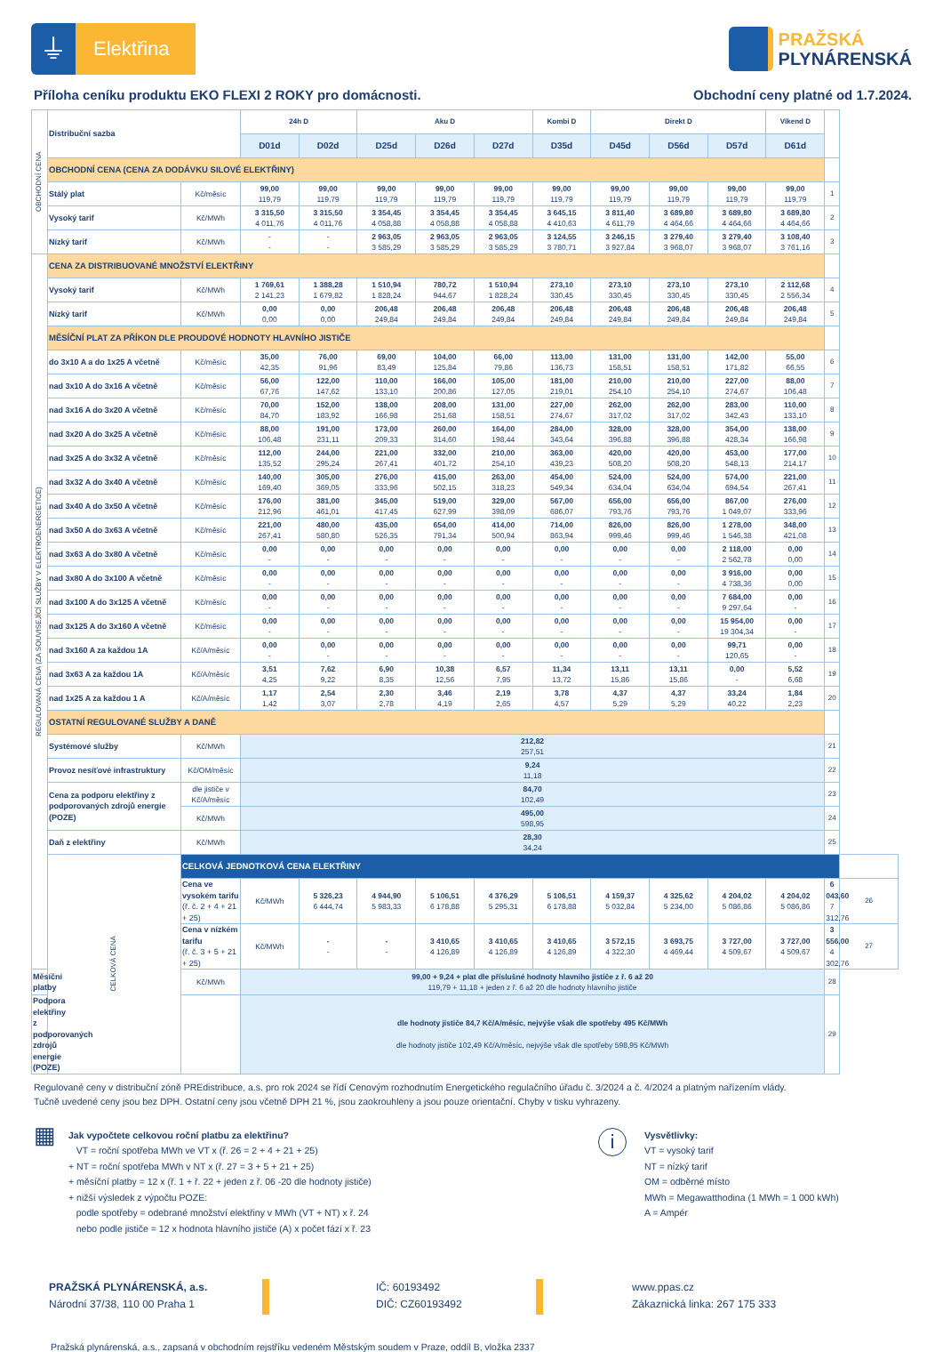⏚
Elektřina
PRAŽSKÁ
PLYNÁRENSKÁ
Příloha ceníku produktu EKO FLEXI 2 ROKY pro domácnosti.
Obchodní ceny platné od 1.7.2024.
| OBCHODNÍ CENA | Distribuční sazba | | 24h D | | Aku D | | | Kombi D | Direkt D | | | Víkend D | | |
| | | | D01d | D02d | D25d | D26d | D27d | D35d | D45d | D56d | D57d | D61d | | |
| | OBCHODNÍ CENA (CENA ZA DODÁVKU SILOVÉ ELEKTŘINY) | | | | | | | | | | | | | |
| | Stálý plat | Kč/měsíc | 99,00 119,79 | 99,00 119,79 | 99,00 119,79 | 99,00 119,79 | 99,00 119,79 | 99,00 119,79 | 99,00 119,79 | 99,00 119,79 | 99,00 119,79 | 99,00 119,79 | 1 | |
| | Vysoký tarif | Kč/MWh | 3 315,50 4 011,76 | 3 315,50 4 011,76 | 3 354,45 4 058,88 | 3 354,45 4 058,88 | 3 354,45 4 058,88 | 3 645,15 4 410,63 | 3 811,40 4 611,79 | 3 689,80 4 464,66 | 3 689,80 4 464,66 | 3 689,80 4 464,66 | 2 | |
| | Nízký tarif | Kč/MWh | - - | - - | 2 963,05 3 585,29 | 2 963,05 3 585,29 | 2 963,05 3 585,29 | 3 124,55 3 780,71 | 3 246,15 3 927,84 | 3 279,40 3 968,07 | 3 279,40 3 968,07 | 3 108,40 3 761,16 | 3 | |
| REGULOVANÁ CENA (ZA SOUVISEJÍCÍ SLUŽBY V ELEKTROENERGETICE) | CENA ZA DISTRIBUOVANÉ MNOŽSTVÍ ELEKTŘINY | | | | | | | | | | | | | |
| | Vysoký tarif | Kč/MWh | 1 769,61 2 141,23 | 1 388,28 1 679,82 | 1 510,94 1 828,24 | 780,72 944,67 | 1 510,94 1 828,24 | 273,10 330,45 | 273,10 330,45 | 273,10 330,45 | 273,10 330,45 | 2 112,68 2 556,34 | 4 | |
| | Nízký tarif | Kč/MWh | 0,00 0,00 | 0,00 0,00 | 206,48 249,84 | 206,48 249,84 | 206,48 249,84 | 206,48 249,84 | 206,48 249,84 | 206,48 249,84 | 206,48 249,84 | 206,48 249,84 | 5 | |
| | MĚSÍČNÍ PLAT ZA PŘÍKON DLE PROUDOVÉ HODNOTY HLAVNÍHO JISTIČE | | | | | | | | | | | | | |
| | do 3x10 A a do 1x25 A včetně | Kč/měsíc | 35,00 42,35 | 76,00 91,96 | 69,00 83,49 | 104,00 125,84 | 66,00 79,86 | 113,00 136,73 | 131,00 158,51 | 131,00 158,51 | 142,00 171,82 | 55,00 66,55 | 6 | |
| | nad 3x10 A do 3x16 A včetně | Kč/měsíc | 56,00 67,76 | 122,00 147,62 | 110,00 133,10 | 166,00 200,86 | 105,00 127,05 | 181,00 219,01 | 210,00 254,10 | 210,00 254,10 | 227,00 274,67 | 88,00 106,48 | 7 | |
| | nad 3x16 A do 3x20 A včetně | Kč/měsíc | 70,00 84,70 | 152,00 183,92 | 138,00 166,98 | 208,00 251,68 | 131,00 158,51 | 227,00 274,67 | 262,00 317,02 | 262,00 317,02 | 283,00 342,43 | 110,00 133,10 | 8 | |
| | nad 3x20 A do 3x25 A včetně | Kč/měsíc | 88,00 106,48 | 191,00 231,11 | 173,00 209,33 | 260,00 314,60 | 164,00 198,44 | 284,00 343,64 | 328,00 396,88 | 328,00 396,88 | 354,00 428,34 | 138,00 166,98 | 9 | |
| | nad 3x25 A do 3x32 A včetně | Kč/měsíc | 112,00 135,52 | 244,00 295,24 | 221,00 267,41 | 332,00 401,72 | 210,00 254,10 | 363,00 439,23 | 420,00 508,20 | 420,00 508,20 | 453,00 548,13 | 177,00 214,17 | 10 | |
| | nad 3x32 A do 3x40 A včetně | Kč/měsíc | 140,00 169,40 | 305,00 369,05 | 276,00 333,96 | 415,00 502,15 | 263,00 318,23 | 454,00 549,34 | 524,00 634,04 | 524,00 634,04 | 574,00 694,54 | 221,00 267,41 | 11 | |
| | nad 3x40 A do 3x50 A včetně | Kč/měsíc | 176,00 212,96 | 381,00 461,01 | 345,00 417,45 | 519,00 627,99 | 329,00 398,09 | 567,00 686,07 | 656,00 793,76 | 656,00 793,76 | 867,00 1 049,07 | 276,00 333,96 | 12 | |
| | nad 3x50 A do 3x63 A včetně | Kč/měsíc | 221,00 267,41 | 480,00 580,80 | 435,00 526,35 | 654,00 791,34 | 414,00 500,94 | 714,00 863,94 | 826,00 999,46 | 826,00 999,46 | 1 278,00 1 546,38 | 348,00 421,08 | 13 | |
| | nad 3x63 A do 3x80 A včetně | Kč/měsíc | 0,00 - | 0,00 - | 0,00 - | 0,00 - | 0,00 - | 0,00 - | 0,00 - | 0,00 - | 2 118,00 2 562,78 | 0,00 0,00 | 14 | |
| | nad 3x80 A do 3x100 A včetně | Kč/měsíc | 0,00 - | 0,00 - | 0,00 - | 0,00 - | 0,00 - | 0,00 - | 0,00 - | 0,00 - | 3 916,00 4 738,36 | 0,00 0,00 | 15 | |
| | nad 3x100 A do 3x125 A včetně | Kč/měsíc | 0,00 - | 0,00 - | 0,00 - | 0,00 - | 0,00 - | 0,00 - | 0,00 - | 0,00 - | 7 684,00 9 297,64 | 0,00 - | 16 | |
| | nad 3x125 A do 3x160 A včetně | Kč/měsíc | 0,00 - | 0,00 - | 0,00 - | 0,00 - | 0,00 - | 0,00 - | 0,00 - | 0,00 - | 15 954,00 19 304,34 | 0,00 - | 17 | |
| | nad 3x160 A za každou 1A | Kč/A/měsíc | 0,00 - | 0,00 - | 0,00 - | 0,00 - | 0,00 - | 0,00 - | 0,00 - | 0,00 - | 99,71 120,65 | 0,00 - | 18 | |
| | nad 3x63 A za každou 1A | Kč/A/měsíc | 3,51 4,25 | 7,62 9,22 | 6,90 8,35 | 10,38 12,56 | 6,57 7,95 | 11,34 13,72 | 13,11 15,86 | 13,11 15,86 | 0,00 - | 5,52 6,68 | 19 | |
| | nad 1x25 A za každou 1 A | Kč/A/měsíc | 1,17 1,42 | 2,54 3,07 | 2,30 2,78 | 3,46 4,19 | 2,19 2,65 | 3,78 4,57 | 4,37 5,29 | 4,37 5,29 | 33,24 40,22 | 1,84 2,23 | 20 | |
| | OSTATNÍ REGULOVANÉ SLUŽBY A DANĚ | | | | | | | | | | | | | |
| | Systémové služby | Kč/MWh | 212,82 257,51 | | | | | | | | | | 21 | |
| | Provoz nesíťové infrastruktury | Kč/OM/měsíc | 9,24 11,18 | | | | | | | | | | 22 | |
| | Cena za podporu elektřiny z podporovaných zdrojů energie (POZE) | dle jističe v Kč/A/měsíc | 84,70 102,49 | | | | | | | | | | 23 | |
| | | Kč/MWh | 495,00 598,95 | | | | | | | | | | 24 | |
| | Daň z elektřiny | Kč/MWh | 28,30 34,24 | | | | | | | | | | 25 | |
| | CELKOVÁ CENA | CELKOVÁ JEDNOTKOVÁ CENA ELEKTŘINY | | | | | | | | | | | | |
| | | Cena ve vysokém tarifu (ř. č. 2 + 4 + 21 + 25) | Kč/MWh | 5 326,23 6 444,74 | 4 944,90 5 983,33 | 5 106,51 6 178,88 | 4 376,29 5 295,31 | 5 106,51 6 178,88 | 4 159,37 5 032,84 | 4 325,62 5 234,00 | 4 204,02 5 086,86 | 4 204,02 5 086,86 | 6 043,60 7 312,76 | 26 |
| | | Cena v nízkém tarifu (ř. č. 3 + 5 + 21 + 25) | Kč/MWh | - - | - - | 3 410,65 4 126,89 | 3 410,65 4 126,89 | 3 410,65 4 126,89 | 3 572,15 4 322,30 | 3 693,75 4 469,44 | 3 727,00 4 509,67 | 3 727,00 4 509,67 | 3 556,00 4 302,76 | 27 |
| Měsíční platby | | Kč/MWh | 99,00 + 9,24 + plat dle příslušné hodnoty hlavního jističe z ř. 6 až 20 119,79 + 11,18 + jeden z ř. 6 až 20 dle hodnoty hlavního jističe | | | | | | | | | | 28 | |
| Podpora elektřiny z podporovaných zdrojů energie (POZE) | | | dle hodnoty jističe 84,7 Kč/A/měsíc, nejvýše však dle spotřeby 495 Kč/MWh dle hodnoty jističe 102,49 Kč/A/měsíc, nejvýše však dle spotřeby 598,95 Kč/MWh | | | | | | | | | | 29 | |
Regulované ceny v distribuční zóně PREdistribuce, a.s. pro rok 2024 se řídí Cenovým rozhodnutím Energetického regulačního úřadu č. 3/2024 a č. 4/2024 a platným nařízením vlády.
Tučně uvedené ceny jsou bez DPH. Ostatní ceny jsou včetně DPH 21 %, jsou zaokrouhleny a jsou pouze orientační. Chyby v tisku vyhrazeny.
▦
Jak vypočtete celkovou roční platbu za elektřinu?
VT = roční spotřeba MWh ve VT x (ř. 26 = 2 + 4 + 21 + 25)
+ NT = roční spotřeba MWh v NT x (ř. 27 = 3 + 5 + 21 + 25)
+ měsíční platby = 12 x (ř. 1 + ř. 22 + jeden z ř. 06 -20 dle hodnoty jističe)
+ nižší výsledek z výpočtu POZE:
podle spotřeby = odebrané množství elektřiny v MWh (VT + NT) x ř. 24
nebo podle jističe = 12 x hodnota hlavního jističe (A) x počet fází x ř. 23
i
Vysvětlivky:
VT = vysoký tarif
NT = nízký tarif
OM = odběrné místo
MWh = Megawatthodina (1 MWh = 1 000 kWh)
A = Ampér
PRAŽSKÁ PLYNÁRENSKÁ, a.s.
Národní 37/38, 110 00 Praha 1
IČ: 60193492
DIČ: CZ60193492
www.ppas.cz
Zákaznická linka: 267 175 333
Pražská plynárenská, a.s., zapsaná v obchodním rejstříku vedeném Městským soudem v Praze, oddíl B, vložka 2337